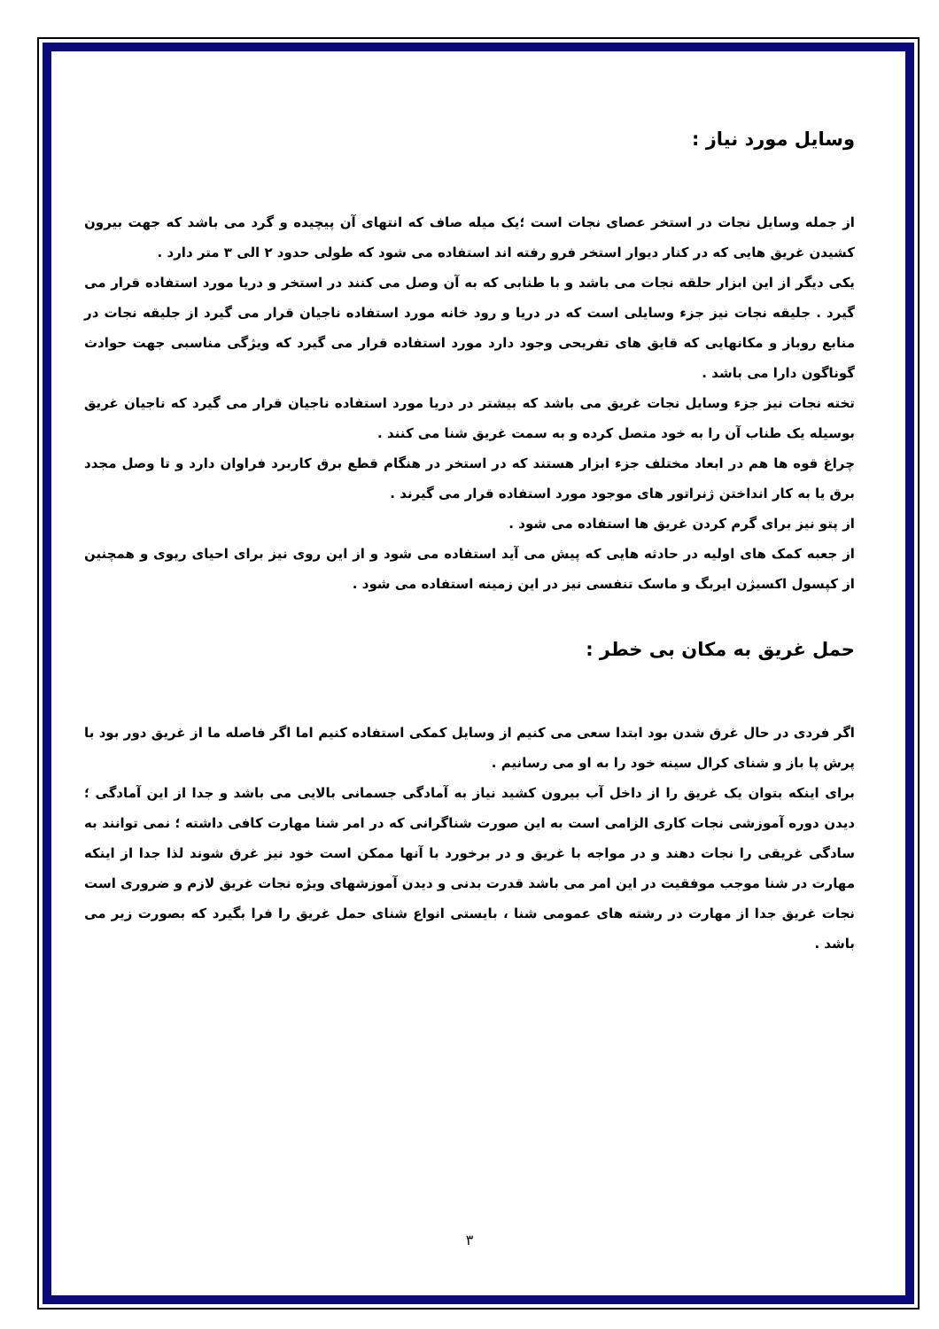وسایل مورد نیاز :
از جمله وسایل نجات در استخر عصای نجات است ؛یک میله صاف که انتهای آن پیچیده و گرد می باشد که جهت بیرون کشیدن غریق هایی که در کنار دیوار استخر فرو رفته اند استفاده می شود که طولی حدود ۲ الی ۳ متر دارد .
یکی دیگر از این ابزار حلقه نجات می باشد و با طنابی که به آن وصل می کنند در استخر و دریا مورد استفاده قرار می گیرد . جلیقه نجات نیز جزء وسایلی است که در دریا و رود خانه مورد استفاده ناجیان قرار می گیرد از جلیقه نجات در منابع روباز و مکانهایی که قایق های تفریحی وجود دارد مورد استفاده قرار می گیرد که ویژگی مناسبی جهت حوادث گوناگون دارا می باشد .
تخته نجات نیز جزء وسایل نجات غریق می باشد که بیشتر در دریا مورد استفاده ناجیان قرار می گیرد که ناجیان غریق بوسیله یک طناب آن را به خود متصل کرده و به سمت غریق شنا می کنند .
چراغ قوه ها هم در ابعاد مختلف جزء ابزار هستند که در استخر در هنگام قطع برق کاربرد فراوان دارد و تا وصل مجدد برق یا به کار انداختن ژنراتور های موجود مورد استفاده قرار می گیرند .
از پتو نیز برای گرم کردن غریق ها استفاده می شود .
از جعبه کمک های اولیه در حادثه هایی که پیش می آید استفاده می شود و از این روی نیز برای احیای ریوی و همچنین از کپسول اکسیژن ایربگ و ماسک تنفسی نیز در این زمینه استفاده می شود .
حمل غریق به مکان بی خطر :
اگر فردی در حال غرق شدن بود ابتدا سعی می کنیم از وسایل کمکی استفاده کنیم اما اگر فاصله ما از غریق دور بود با پرش پا باز و شنای کرال سینه خود را به او می رسانیم .
برای اینکه بتوان یک غریق را از داخل آب بیرون کشید نیاز به آمادگی جسمانی بالایی می باشد و جدا از این آمادگی ؛ دیدن دوره آموزشی نجات کاری الزامی است به این صورت شناگرانی که در امر شنا مهارت کافی داشته ؛ نمی توانند به سادگی غریقی را نجات دهند و در مواجه با غریق و در برخورد با آنها ممکن است خود نیز غرق شوند لذا جدا از اینکه مهارت در شنا موجب موفقیت در این امر می باشد قدرت بدنی و دیدن آموزشهای ویژه نجات غریق لازم و ضروری است نجات غریق جدا از مهارت در رشته های عمومی شنا ، بایستی انواع شنای حمل غریق را فرا بگیرد که بصورت زیر می باشد .
۳